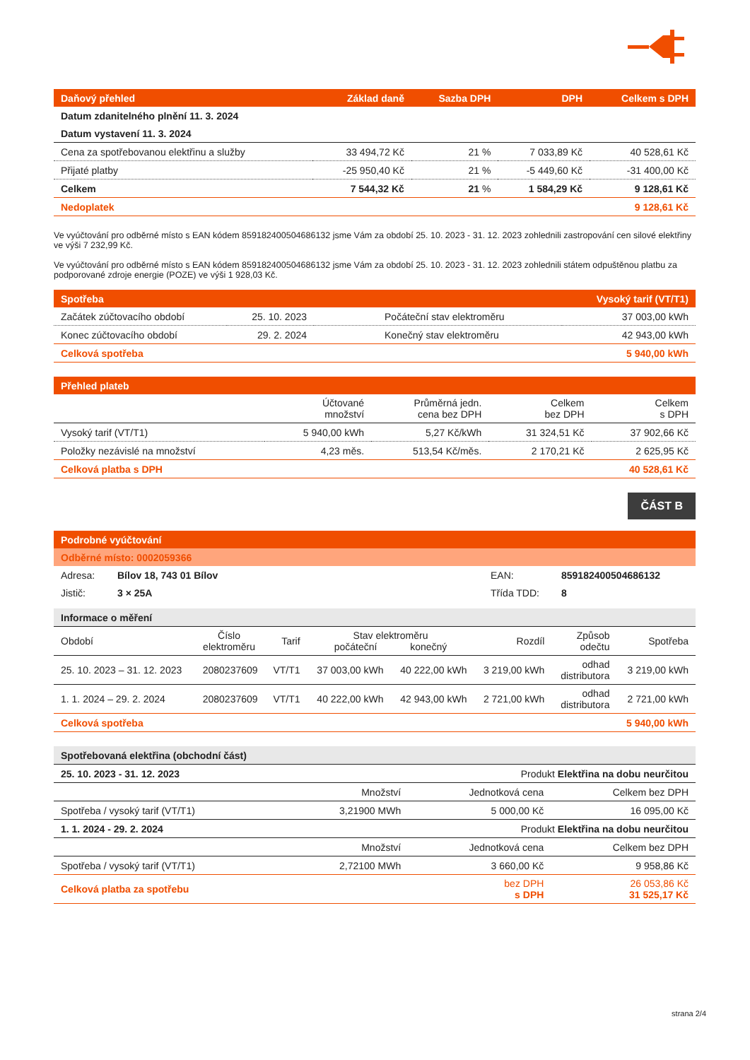| Daňový přehled | Základ daně | Sazba DPH | DPH | Celkem s DPH |
| --- | --- | --- | --- | --- |
| Datum zdanitelného plnění 11. 3. 2024 | | | | |
| Datum vystavení 11. 3. 2024 | | | | |
| Cena za spotřebovanou elektřinu a služby | 33 494,72 Kč | 21 % | 7 033,89 Kč | 40 528,61 Kč |
| Přijaté platby | -25 950,40 Kč | 21 % | -5 449,60 Kč | -31 400,00 Kč |
| Celkem | 7 544,32 Kč | 21 % | 1 584,29 Kč | 9 128,61 Kč |
| Nedoplatek | | | | 9 128,61 Kč |
Ve vyúčtování pro odběrné místo s EAN kódem 859182400504686132 jsme Vám za období 25. 10. 2023 - 31. 12. 2023 zohlednili zastropování cen silové elektřiny ve výši 7 232,99 Kč.
Ve vyúčtování pro odběrné místo s EAN kódem 859182400504686132 jsme Vám za období 25. 10. 2023 - 31. 12. 2023 zohlednili státem odpuštěnou platbu za podporované zdroje energie (POZE) ve výši 1 928,03 Kč.
| Spotřeba | | | Vysoký tarif (VT/T1) |
| --- | --- | --- | --- |
| Začátek zúčtovacího období | 25. 10. 2023 | Počáteční stav elektroměru | 37 003,00 kWh |
| Konec zúčtovacího období | 29. 2. 2024 | Konečný stav elektroměru | 42 943,00 kWh |
| Celková spotřeba | | | 5 940,00 kWh |
| Přehled plateb | | | | |
| --- | --- | --- | --- | --- |
| | Účtované množství | Průměrná jedn. cena bez DPH | Celkem bez DPH | Celkem s DPH |
| Vysoký tarif (VT/T1) | 5 940,00 kWh | 5,27 Kč/kWh | 31 324,51 Kč | 37 902,66 Kč |
| Položky nezávislé na množství | 4,23 měs. | 513,54 Kč/měs. | 2 170,21 Kč | 2 625,95 Kč |
| Celková platba s DPH | | | | 40 528,61 Kč |
ČÁST B
| Podrobné vyúčtování | | | |
| --- | --- | --- | --- |
| Odběrné místo: 0002059366 | | | |
| Adresa: | Bílov 18, 743 01 Bílov | EAN: | 859182400504686132 |
| Jistič: | 3 × 25A | Třída TDD: | 8 |
| Informace o měření | | | | | | | |
| Období | Číslo elektroměru | Tarif | Stav elektroměru počáteční konečný | | Rozdíl | Způsob odečtu | Spotřeba |
| 25. 10. 2023 – 31. 12. 2023 | 2080237609 | VT/T1 | 37 003,00 kWh | 40 222,00 kWh | 3 219,00 kWh | odhad distributora | 3 219,00 kWh |
| 1. 1. 2024 – 29. 2. 2024 | 2080237609 | VT/T1 | 40 222,00 kWh | 42 943,00 kWh | 2 721,00 kWh | odhad distributora | 2 721,00 kWh |
| Celková spotřeba | | | | | | | 5 940,00 kWh |
| Spotřebovaná elektřina (obchodní část) | | | |
| 25. 10. 2023 - 31. 12. 2023 | | Produkt Elektřina na dobu neurčitou | |
| | Množství | Jednotková cena | Celkem bez DPH |
| Spotřeba / vysoký tarif (VT/T1) | 3,21900 MWh | 5 000,00 Kč | 16 095,00 Kč |
| 1. 1. 2024 - 29. 2. 2024 | | Produkt Elektřina na dobu neurčitou | |
| | Množství | Jednotková cena | Celkem bez DPH |
| Spotřeba / vysoký tarif (VT/T1) | 2,72100 MWh | 3 660,00 Kč | 9 958,86 Kč |
| Celková platba za spotřebu | | bez DPH s DPH | 26 053,86 Kč 31 525,17 Kč |
strana 2/4